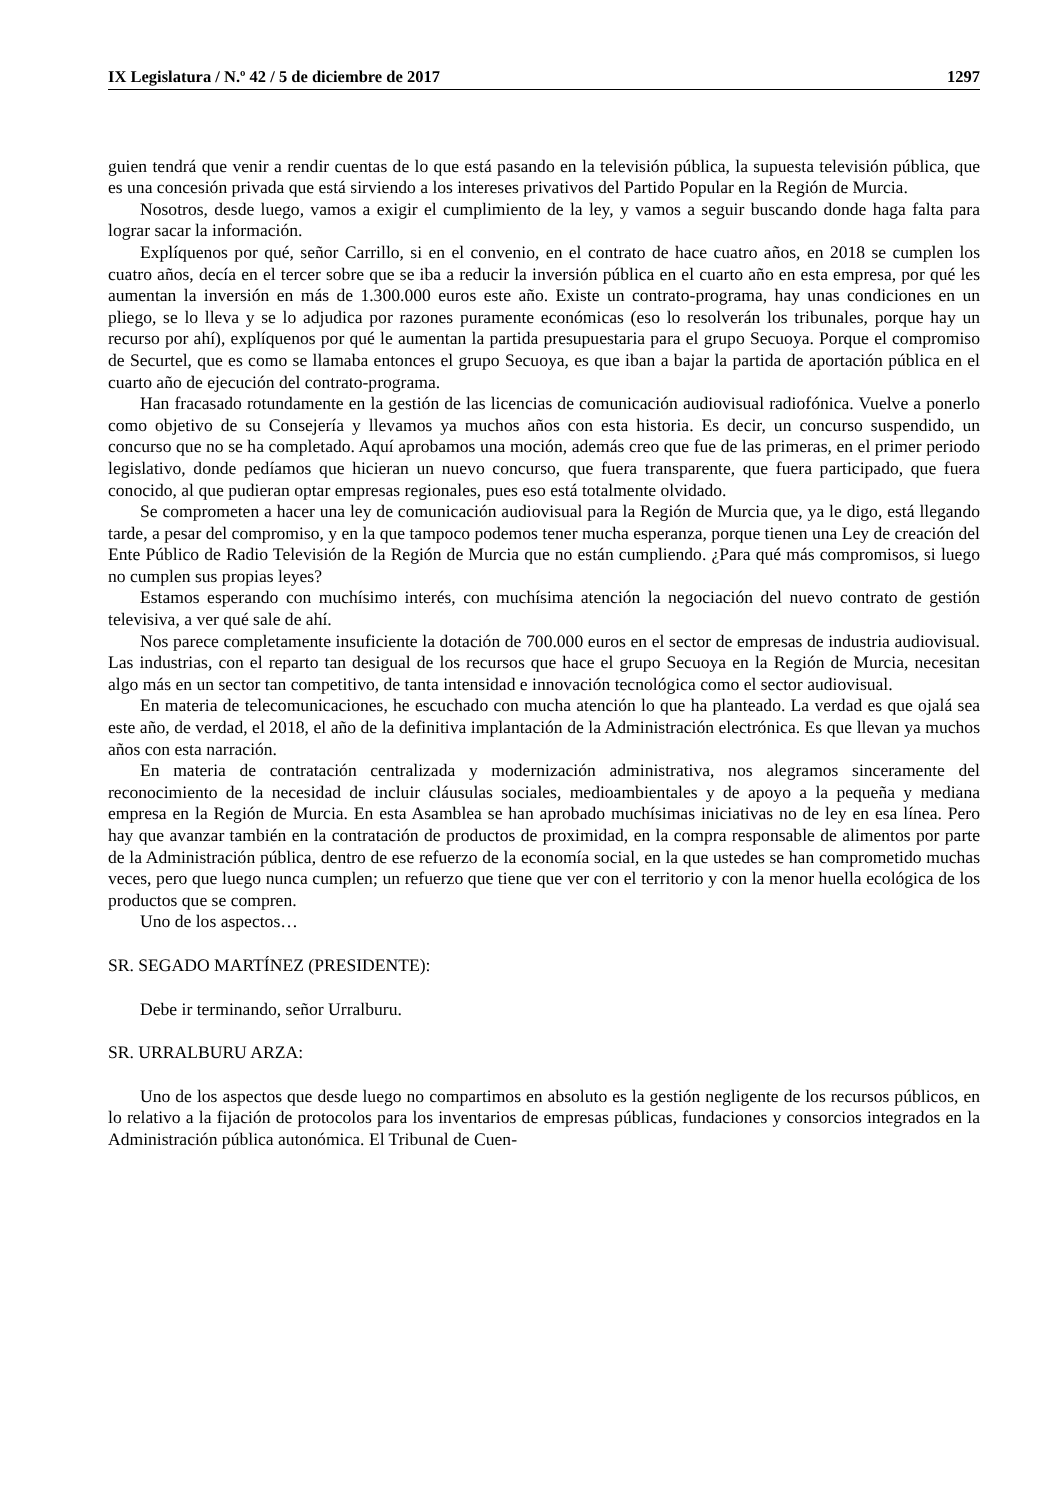IX Legislatura / N.º 42 / 5 de diciembre de 2017 1297
guien tendrá que venir a rendir cuentas de lo que está pasando en la televisión pública, la supuesta televisión pública, que es una concesión privada que está sirviendo a los intereses privativos del Partido Popular en la Región de Murcia.
Nosotros, desde luego, vamos a exigir el cumplimiento de la ley, y vamos a seguir buscando donde haga falta para lograr sacar la información.
Explíquenos por qué, señor Carrillo, si en el convenio, en el contrato de hace cuatro años, en 2018 se cumplen los cuatro años, decía en el tercer sobre que se iba a reducir la inversión pública en el cuarto año en esta empresa, por qué les aumentan la inversión en más de 1.300.000 euros este año. Existe un contrato-programa, hay unas condiciones en un pliego, se lo lleva y se lo adjudica por razones puramente económicas (eso lo resolverán los tribunales, porque hay un recurso por ahí), explíquenos por qué le aumentan la partida presupuestaria para el grupo Secuoya. Porque el compromiso de Securtel, que es como se llamaba entonces el grupo Secuoya, es que iban a bajar la partida de aportación pública en el cuarto año de ejecución del contrato-programa.
Han fracasado rotundamente en la gestión de las licencias de comunicación audiovisual radiofónica. Vuelve a ponerlo como objetivo de su Consejería y llevamos ya muchos años con esta historia. Es decir, un concurso suspendido, un concurso que no se ha completado. Aquí aprobamos una moción, además creo que fue de las primeras, en el primer periodo legislativo, donde pedíamos que hicieran un nuevo concurso, que fuera transparente, que fuera participado, que fuera conocido, al que pudieran optar empresas regionales, pues eso está totalmente olvidado.
Se comprometen a hacer una ley de comunicación audiovisual para la Región de Murcia que, ya le digo, está llegando tarde, a pesar del compromiso, y en la que tampoco podemos tener mucha esperanza, porque tienen una Ley de creación del Ente Público de Radio Televisión de la Región de Murcia que no están cumpliendo. ¿Para qué más compromisos, si luego no cumplen sus propias leyes?
Estamos esperando con muchísimo interés, con muchísima atención la negociación del nuevo contrato de gestión televisiva, a ver qué sale de ahí.
Nos parece completamente insuficiente la dotación de 700.000 euros en el sector de empresas de industria audiovisual. Las industrias, con el reparto tan desigual de los recursos que hace el grupo Secuoya en la Región de Murcia, necesitan algo más en un sector tan competitivo, de tanta intensidad e innovación tecnológica como el sector audiovisual.
En materia de telecomunicaciones, he escuchado con mucha atención lo que ha planteado. La verdad es que ojalá sea este año, de verdad, el 2018, el año de la definitiva implantación de la Administración electrónica. Es que llevan ya muchos años con esta narración.
En materia de contratación centralizada y modernización administrativa, nos alegramos sinceramente del reconocimiento de la necesidad de incluir cláusulas sociales, medioambientales y de apoyo a la pequeña y mediana empresa en la Región de Murcia. En esta Asamblea se han aprobado muchísimas iniciativas no de ley en esa línea. Pero hay que avanzar también en la contratación de productos de proximidad, en la compra responsable de alimentos por parte de la Administración pública, dentro de ese refuerzo de la economía social, en la que ustedes se han comprometido muchas veces, pero que luego nunca cumplen; un refuerzo que tiene que ver con el territorio y con la menor huella ecológica de los productos que se compren.
Uno de los aspectos…
SR. SEGADO MARTÍNEZ (PRESIDENTE):
Debe ir terminando, señor Urralburu.
SR. URRALBURU ARZA:
Uno de los aspectos que desde luego no compartimos en absoluto es la gestión negligente de los recursos públicos, en lo relativo a la fijación de protocolos para los inventarios de empresas públicas, fundaciones y consorcios integrados en la Administración pública autonómica. El Tribunal de Cuen-